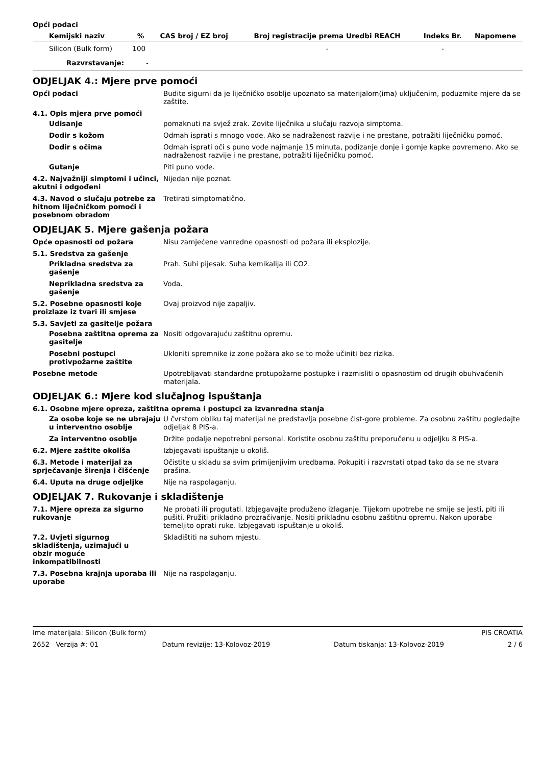Opći podaci
| Kemijski naziv | % | CAS broj / EZ broj | Broj registracije prema Uredbi REACH | Indeks Br. | Napomene |
| --- | --- | --- | --- | --- | --- |
| Silicon (Bulk form) | 100 | | - | - | |
| Razvrstavanje: - | | | | | |
ODJELJAK 4.: Mjere prve pomoći
Opći podaci Budite sigurni da je liječničko osoblje upoznato sa materijalom(ima) uključenim, poduzmite mjere da se zaštite.
4.1. Opis mjera prve pomoći
Udisanje pomaknuti na svjež zrak. Zovite liječnika u slučaju razvoja simptoma.
Dodir s kožom Odmah isprati s mnogo vode. Ako se nadraženost razvije i ne prestane, potražiti liječničku pomoć.
Dodir s očima Odmah isprati oči s puno vode najmanje 15 minuta, podizanje donje i gornje kapke povremeno. Ako se nadraženost razvije i ne prestane, potražiti liječničku pomoć.
Gutanje Piti puno vode.
4.2. Najvažniji simptomi i učinci, akutni i odgođeni
Nijedan nije poznat.
4.3. Navod o slučaju potrebe za hitnom liječničkom pomoći i posebnom obradom
Tretirati simptomatično.
ODJELJAK 5. Mjere gašenja požara
Opće opasnosti od požara Nisu zamjećene vanredne opasnosti od požara ili eksplozije.
5.1. Sredstva za gašenje
Prikladna sredstva za gašenje
Prah. Suhi pijesak. Suha kemikalija ili CO2.
Neprikladna sredstva za gašenje
Voda.
5.2. Posebne opasnosti koje proizlaze iz tvari ili smjese
Ovaj proizvod nije zapaljiv.
5.3. Savjeti za gasitelje požara
Posebna zaštitna oprema za gasitelje
Nositi odgovarajuću zaštitnu opremu.
Posebni postupci protivpožarne zaštite
Ukloniti spremnike iz zone požara ako se to može učiniti bez rizika.
Posebne metode Upotrebljavati standardne protupožarne postupke i razmisliti o opasnostim od drugih obuhvaćenih materijala.
ODJELJAK 6.: Mjere kod slučajnog ispuštanja
6.1. Osobne mjere opreza, zaštitna oprema i postupci za izvanredna stanja
Za osobe koje se ne ubrajaju u interventno osoblje
U čvrstom obliku taj materijal ne predstavlja posebne čist-gore probleme. Za osobnu zaštitu pogledajte odjeljak 8 PIS-a.
Za interventno osoblje Držite podalje nepotrebni personal. Koristite osobnu zaštitu preporučenu u odjeljku 8 PIS-a.
6.2. Mjere zaštite okoliša Izbjegavati ispuštanje u okoliš.
6.3. Metode i materijal za sprječavanje širenja i čišćenje
Očistite u skladu sa svim primijenjivim uredbama. Pokupiti i razvrstati otpad tako da se ne stvara prašina.
6.4. Uputa na druge odjeljke Nije na raspolaganju.
ODJELJAK 7. Rukovanje i skladištenje
7.1. Mjere opreza za sigurno rukovanje
Ne probati ili progutati. Izbjegavajte produženo izlaganje. Tijekom upotrebe ne smije se jesti, piti ili pušiti. Pružiti prikladno prozračivanje. Nositi prikladnu osobnu zaštitnu opremu. Nakon uporabe temeljito oprati ruke. Izbjegavati ispuštanje u okoliš.
7.2. Uvjeti sigurnog skladištenja, uzimajući u obzir moguće inkompatibilnosti
Skladištiti na suhom mjestu.
7.3. Posebna krajnja uporaba ili uporabe
Nije na raspolaganju.
Ime materijala: Silicon (Bulk form) PIS CROATIA
2652 Verzija #: 01 Datum revizije: 13-Kolovoz-2019 Datum tiskanja: 13-Kolovoz-2019 2 / 6